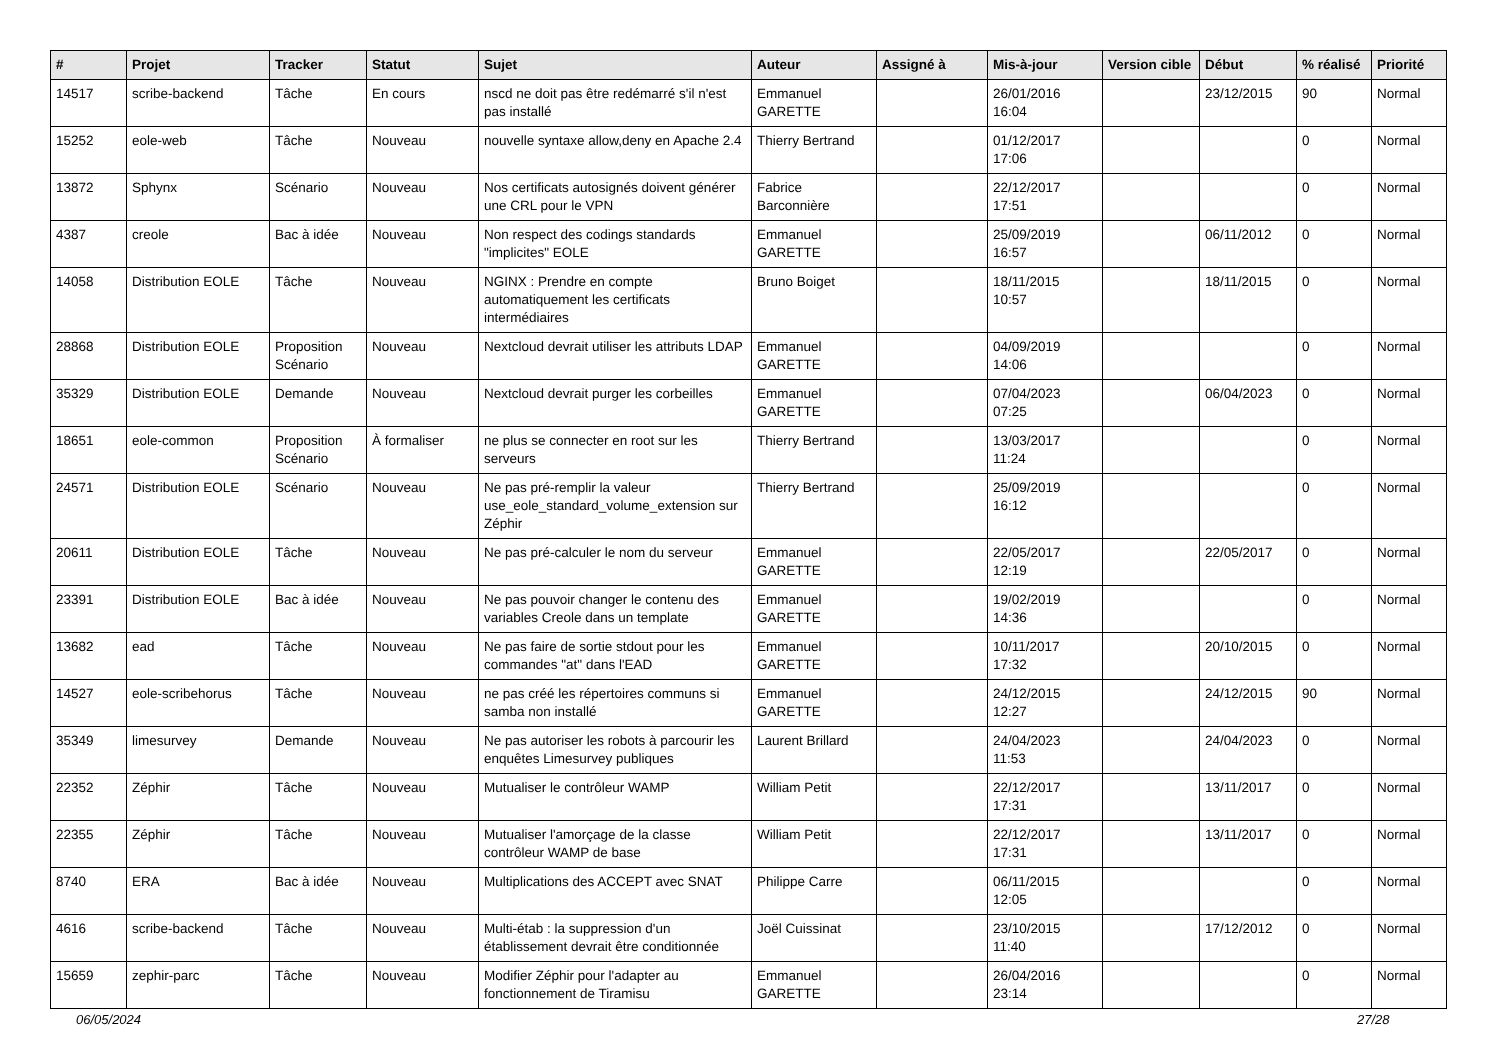| # | Projet | Tracker | Statut | Sujet | Auteur | Assigné à | Mis-à-jour | Version cible | Début | % réalisé | Priorité |
| --- | --- | --- | --- | --- | --- | --- | --- | --- | --- | --- | --- |
| 14517 | scribe-backend | Tâche | En cours | nscd ne doit pas être redémarré s'il n'est pas installé | Emmanuel GARETTE | | 26/01/2016 16:04 | | 23/12/2015 | 90 | Normal |
| 15252 | eole-web | Tâche | Nouveau | nouvelle syntaxe allow,deny en Apache 2.4 | Thierry Bertrand | | 01/12/2017 17:06 | | | 0 | Normal |
| 13872 | Sphynx | Scénario | Nouveau | Nos certificats autosignés doivent générer une CRL pour le VPN | Fabrice Barconnière | | 22/12/2017 17:51 | | | 0 | Normal |
| 4387 | creole | Bac à idée | Nouveau | Non respect des codings standards "implicites" EOLE | Emmanuel GARETTE | | 25/09/2019 16:57 | | 06/11/2012 | 0 | Normal |
| 14058 | Distribution EOLE | Tâche | Nouveau | NGINX : Prendre en compte automatiquement les certificats intermédiaires | Bruno Boiget | | 18/11/2015 10:57 | | 18/11/2015 | 0 | Normal |
| 28868 | Distribution EOLE | Proposition Scénario | Nouveau | Nextcloud devrait utiliser les attributs LDAP | Emmanuel GARETTE | | 04/09/2019 14:06 | | | 0 | Normal |
| 35329 | Distribution EOLE | Demande | Nouveau | Nextcloud devrait purger les corbeilles | Emmanuel GARETTE | | 07/04/2023 07:25 | | 06/04/2023 | 0 | Normal |
| 18651 | eole-common | Proposition Scénario | À formaliser | ne plus se connecter en root sur les serveurs | Thierry Bertrand | | 13/03/2017 11:24 | | | 0 | Normal |
| 24571 | Distribution EOLE | Scénario | Nouveau | Ne pas pré-remplir la valeur use_eole_standard_volume_extension sur Zéphir | Thierry Bertrand | | 25/09/2019 16:12 | | | 0 | Normal |
| 20611 | Distribution EOLE | Tâche | Nouveau | Ne pas pré-calculer le nom du serveur | Emmanuel GARETTE | | 22/05/2017 12:19 | | 22/05/2017 | 0 | Normal |
| 23391 | Distribution EOLE | Bac à idée | Nouveau | Ne pas pouvoir changer le contenu des variables Creole dans un template | Emmanuel GARETTE | | 19/02/2019 14:36 | | | 0 | Normal |
| 13682 | ead | Tâche | Nouveau | Ne pas faire de sortie stdout pour les commandes "at" dans l'EAD | Emmanuel GARETTE | | 10/11/2017 17:32 | | 20/10/2015 | 0 | Normal |
| 14527 | eole-scribehorus | Tâche | Nouveau | ne pas créé les répertoires communs si samba non installé | Emmanuel GARETTE | | 24/12/2015 12:27 | | 24/12/2015 | 90 | Normal |
| 35349 | limesurvey | Demande | Nouveau | Ne pas autoriser les robots à parcourir les enquêtes Limesurvey publiques | Laurent Brillard | | 24/04/2023 11:53 | | 24/04/2023 | 0 | Normal |
| 22352 | Zéphir | Tâche | Nouveau | Mutualiser le contrôleur WAMP | William Petit | | 22/12/2017 17:31 | | 13/11/2017 | 0 | Normal |
| 22355 | Zéphir | Tâche | Nouveau | Mutualiser l'amorçage de la classe contrôleur WAMP de base | William Petit | | 22/12/2017 17:31 | | 13/11/2017 | 0 | Normal |
| 8740 | ERA | Bac à idée | Nouveau | Multiplications des ACCEPT avec SNAT | Philippe Carre | | 06/11/2015 12:05 | | | 0 | Normal |
| 4616 | scribe-backend | Tâche | Nouveau | Multi-étab : la suppression d'un établissement devrait être conditionnée | Joël Cuissinat | | 23/10/2015 11:40 | | 17/12/2012 | 0 | Normal |
| 15659 | zephir-parc | Tâche | Nouveau | Modifier Zéphir pour l'adapter au fonctionnement de Tiramisu | Emmanuel GARETTE | | 26/04/2016 23:14 | | | 0 | Normal |
06/05/2024 27/28